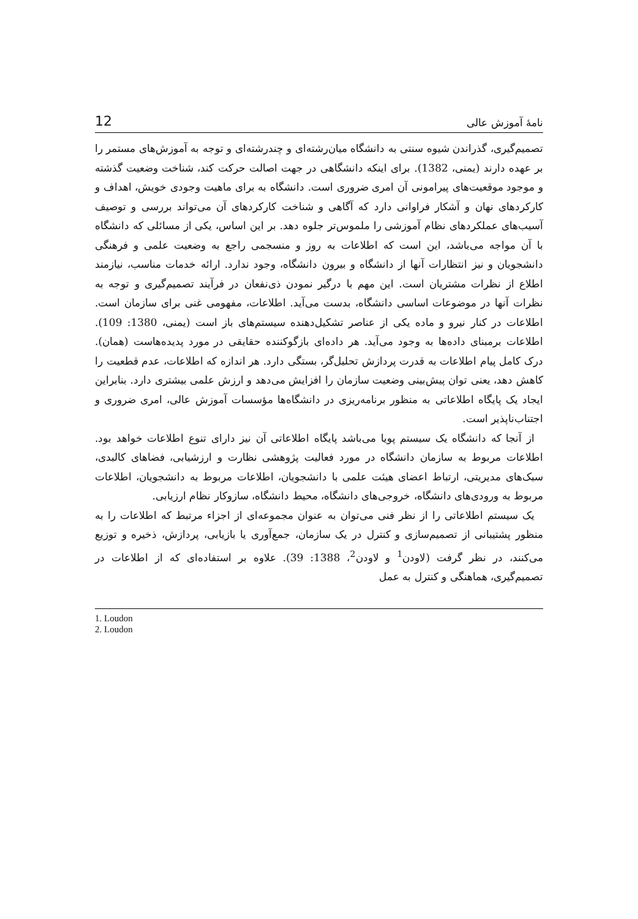نامهٔ آموزش عالی 12
تصمیم‌گیری، گذراندن شیوه سنتی به دانشگاه میان‌رشته‌ای و چندرشته‌ای و توجه به آموزش‌های مستمر را بر عهده دارند (یمنی، 1382). برای اینکه دانشگاهی در جهت اصالت حرکت کند، شناخت وضعیت گذشته و موجود موقعیت‌های پیرامونی آن امری ضروری است. دانشگاه به برای ماهیت وجودی خویش، اهداف و کارکردهای نهان و آشکار فراوانی دارد که آگاهی و شناخت کارکردهای آن می‌تواند بررسی و توصیف آسیب‌های عملکردهای نظام آموزشی را ملموس‌تر جلوه دهد. بر این اساس، یکی از مسائلی که دانشگاه با آن مواجه می‌باشد، این است که اطلاعات به روز و منسجمی راجع به وضعیت علمی و فرهنگی دانشجویان و نیز انتظارات آنها از دانشگاه و بیرون دانشگاه، وجود ندارد. ارائه خدمات مناسب، نیازمند اطلاع از نظرات مشتریان است. این مهم با درگیر نمودن ذی‌نفعان در فرآیند تصمیم‌گیری و توجه به نظرات آنها در موضوعات اساسی دانشگاه، بدست می‌آید. اطلاعات، مفهومی غنی برای سازمان است. اطلاعات در کنار نیرو و ماده یکی از عناصر تشکیل‌دهنده سیستم‌های باز است (یمنی، 1380: 109). اطلاعات برمبنای داده‌ها به وجود می‌آید. هر داده‌ای بازگوکننده حقایقی در مورد پدیده‌هاست (همان). درک کامل پیام اطلاعات به قدرت پردازش تحلیل‌گر، بستگی دارد. هر اندازه که اطلاعات، عدم قطعیت را کاهش دهد، یعنی توان پیش‌بینی وضعیت سازمان را افزایش می‌دهد و ارزش علمی بیشتری دارد. بنابراین ایجاد یک پایگاه اطلاعاتی به منظور برنامه‌ریزی در دانشگاه‌ها مؤسسات آموزش عالی، امری ضروری و اجتناب‌ناپذیر است.
از آنجا که دانشگاه یک سیستم پویا می‌باشد پایگاه اطلاعاتی آن نیز دارای تنوع اطلاعات خواهد بود. اطلاعات مربوط به سازمان دانشگاه در مورد فعالیت پژوهشی نظارت و ارزشیابی، فضاهای کالبدی، سبک‌های مدیریتی، ارتباط اعضای هیئت علمی با دانشجویان، اطلاعات مربوط به دانشجویان، اطلاعات مربوط به ورودی‌های دانشگاه، خروجی‌های دانشگاه، محیط دانشگاه، سازوکار نظام ارزیابی.
یک سیستم اطلاعاتی را از نظر فنی می‌توان به عنوان مجموعه‌ای از اجزاء مرتبط که اطلاعات را به منظور پشتیبانی از تصمیم‌سازی و کنترل در یک سازمان، جمع‌آوری یا بازیابی، پردازش، ذخیره و توزیع می‌کنند، در نظر گرفت (لاودن<sup>1</sup> و لاودن<sup>2</sup>، 1388: 39). علاوه بر استفاده‌ای که از اطلاعات در تصمیم‌گیری، هماهنگی و کنترل به عمل
1. Loudon
2. Loudon